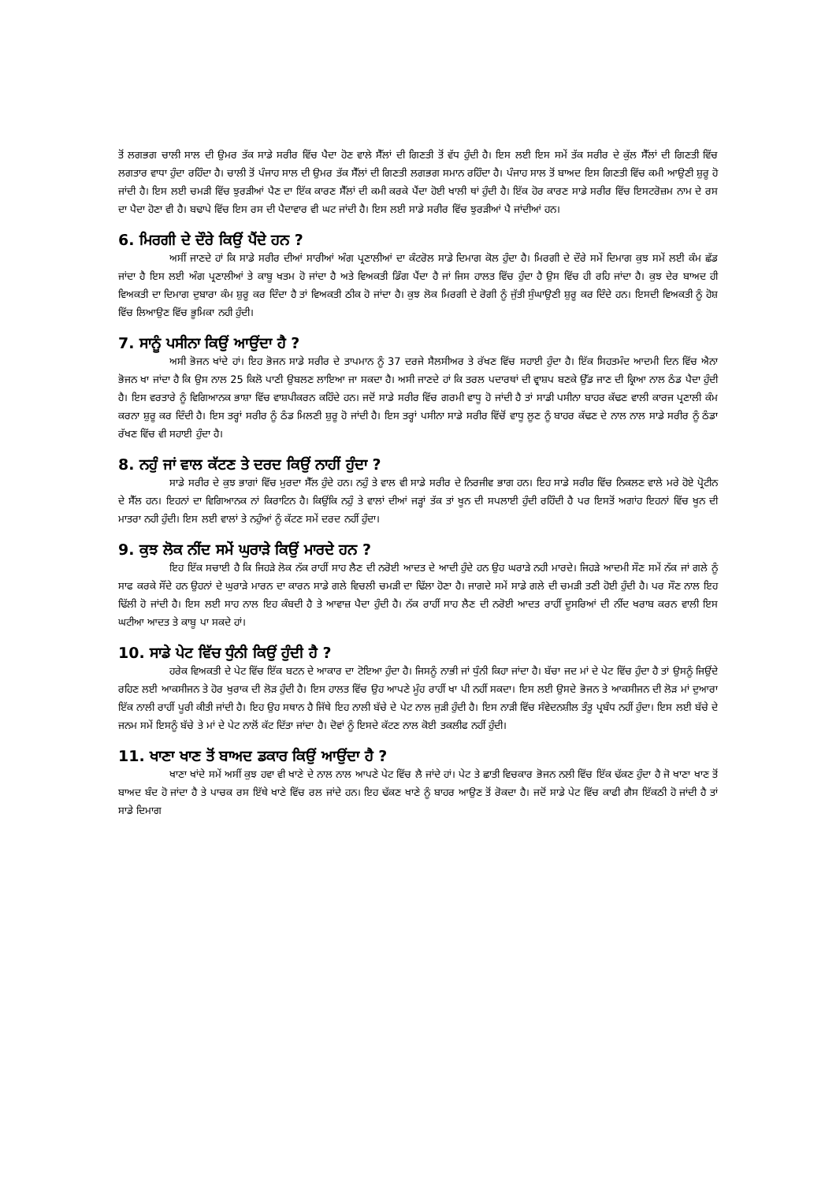ਤੋਂ ਲਗਭਗ ਚਾਲੀ ਸਾਲ ਦੀ ਉਮਰ ਤੱਕ ਸਾਡੇ ਸਰੀਰ ਵਿੱਚ ਪੈਦਾ ਹੋਣ ਵਾਲੇ ਸੈੱਲਾਂ ਦੀ ਗਿਣਤੀ ਤੋਂ ਵੱਧ ਹੁੰਦੀ ਹੈ। ਇਸ ਲਈ ਇਸ ਸਮੇਂ ਤੱਕ ਸਰੀਰ ਦੇ ਕੁੱਲ ਸੈੱਲਾਂ ਦੀ ਗਿਣਤੀ ਵਿੱਚ ਲਗਤਾਰ ਵਾਧਾ ਹੁੰਦਾ ਰਹਿੰਦਾ ਹੈ। ਚਾਲੀ ਤੋਂ ਪੰਜਾਹ ਸਾਲ ਦੀ ਉਮਰ ਤੱਕ ਸੈੱਲਾਂ ਦੀ ਗਿਣਤੀ ਲਗਭਗ ਸਮਾਨ ਰਹਿੰਦਾ ਹੈ। ਪੰਜਾਹ ਸਾਲ ਤੋਂ ਬਾਅਦ ਇਸ ਗਿਣਤੀ ਵਿੱਚ ਕਮੀ ਆਉਣੀ ਸ਼ੁਰੂ ਹੋ ਜਾਂਦੀ ਹੈ। ਇਸ ਲਈ ਚਮੜੀ ਵਿੱਚ ਝੁਰੜੀਆਂ ਪੈਣ ਦਾ ਇੱਕ ਕਾਰਣ ਸੈੱਲਾਂ ਦੀ ਕਮੀ ਕਰਕੇ ਪੈਂਦਾ ਹੋਈ ਖਾਲੀ ਥਾਂ ਹੁੰਦੀ ਹੈ। ਇੱਕ ਹੋਰ ਕਾਰਣ ਸਾਡੇ ਸਰੀਰ ਵਿੱਚ ਇਸਟਰੋਜ਼ਮ ਨਾਮ ਦੇ ਰਸ ਦਾ ਪੈਦਾ ਹੋਣਾ ਵੀ ਹੈ। ਬਢਾਪੇ ਵਿੱਚ ਇਸ ਰਸ ਦੀ ਪੈਦਾਵਾਰ ਵੀ ਘਟ ਜਾਂਦੀ ਹੈ। ਇਸ ਲਈ ਸਾਡੇ ਸਰੀਰ ਵਿੱਚ ਝੁਰੜੀਆਂ ਪੈ ਜਾਂਦੀਆਂ ਹਨ।
6. ਮਿਰਗੀ ਦੇ ਦੌਰੇ ਕਿਉਂ ਪੈਂਦੇ ਹਨ ?
ਅਸੀਂ ਜਾਣਦੇ ਹਾਂ ਕਿ ਸਾਡੇ ਸਰੀਰ ਦੀਆਂ ਸਾਰੀਆਂ ਅੰਗ ਪ੍ਰਣਾਲੀਆਂ ਦਾ ਕੰਟਰੋਲ ਸਾਡੇ ਦਿਮਾਗ ਕੋਲ ਹੁੰਦਾ ਹੈ। ਮਿਰਗੀ ਦੇ ਦੌਰੇ ਸਮੇਂ ਦਿਮਾਗ ਕੁਝ ਸਮੇਂ ਲਈ ਕੰਮ ਛੱਡ ਜਾਂਦਾ ਹੈ ਇਸ ਲਈ ਅੰਗ ਪ੍ਰਣਾਲੀਆਂ ਤੇ ਕਾਬੂ ਖਤਮ ਹੋ ਜਾਂਦਾ ਹੈ ਅਤੇ ਵਿਅਕਤੀ ਡਿੰਗ ਪੈਂਦਾ ਹੈ ਜਾਂ ਜਿਸ ਹਾਲਤ ਵਿੱਚ ਹੁੰਦਾ ਹੈ ਉਸ ਵਿੱਚ ਹੀ ਰਹਿ ਜਾਂਦਾ ਹੈ। ਕੁਝ ਦੇਰ ਬਾਅਦ ਹੀ ਵਿਅਕਤੀ ਦਾ ਦਿਮਾਗ ਦੁਬਾਰਾ ਕੰਮ ਸ਼ੁਰੂ ਕਰ ਦਿੰਦਾ ਹੈ ਤਾਂ ਵਿਅਕਤੀ ਠੀਕ ਹੋ ਜਾਂਦਾ ਹੈ। ਕੁਝ ਲੋਕ ਮਿਰਗੀ ਦੇ ਰੋਗੀ ਨੂੰ ਜੁੱਤੀ ਸੁੰਘਾਉਣੀ ਸ਼ੁਰੂ ਕਰ ਦਿੰਦੇ ਹਨ। ਇਸਦੀ ਵਿਅਕਤੀ ਨੂੰ ਹੋਸ਼ ਵਿੱਚ ਲਿਆਉਣ ਵਿੱਚ ਭੂਮਿਕਾ ਨਹੀ ਹੁੰਦੀ।
7. ਸਾਨੂੰ ਪਸੀਨਾ ਕਿਉਂ ਆਉਂਦਾ ਹੈ ?
ਅਸੀ ਭੋਜਨ ਖਾਂਦੇ ਹਾਂ। ਇਹ ਭੋਜਨ ਸਾਡੇ ਸਰੀਰ ਦੇ ਤਾਪਮਾਨ ਨੂੰ 37 ਦਰਜੇ ਸੈਲਸੀਅਰ ਤੇ ਰੱਖਣ ਵਿੱਚ ਸਹਾਈ ਹੁੰਦਾ ਹੈ। ਇੱਕ ਸਿਹਤਮੰਦ ਆਦਮੀ ਦਿਨ ਵਿੱਚ ਐਨਾ ਭੋਜਨ ਖਾ ਜਾਂਦਾ ਹੈ ਕਿ ਉਸ ਨਾਲ 25 ਕਿਲੋ ਪਾਣੀ ਉਬਲਣ ਲਾਇਆ ਜਾ ਸਕਦਾ ਹੈ। ਅਸੀ ਜਾਣਦੇ ਹਾਂ ਕਿ ਤਰਲ ਪਦਾਰਥਾਂ ਦੀ ਵ੍ਰਾਸ਼ਪ ਬਣਕੇ ਉੱਡ ਜਾਣ ਦੀ ਕ੍ਰਿਆ ਨਾਲ ਠੰਡ ਪੈਦਾ ਹੁੰਦੀ ਹੈ। ਇਸ ਵਰਤਾਰੇ ਨੂੰ ਵਿਗਿਆਨਕ ਭਾਸ਼ਾ ਵਿੱਚ ਵਾਸ਼ਪੀਕਰਨ ਕਹਿੰਦੇ ਹਨ। ਜਦੋਂ ਸਾਡੇ ਸਰੀਰ ਵਿੱਚ ਗਰਮੀ ਵਾਧੂ ਹੋ ਜਾਂਦੀ ਹੈ ਤਾਂ ਸਾਡੀ ਪਸੀਨਾ ਬਾਹਰ ਕੱਢਣ ਵਾਲੀ ਕਾਰਜ ਪ੍ਰਣਾਲੀ ਕੰਮ ਕਰਨਾ ਸ਼ੁਰੂ ਕਰ ਦਿੰਦੀ ਹੈ। ਇਸ ਤਰ੍ਹਾਂ ਸਰੀਰ ਨੂੰ ਠੰਡ ਮਿਲਣੀ ਸ਼ੁਰੂ ਹੋ ਜਾਂਦੀ ਹੈ। ਇਸ ਤਰ੍ਹਾਂ ਪਸੀਨਾ ਸਾਡੇ ਸਰੀਰ ਵਿੱਚੋਂ ਵਾਧੂ ਲੂਣ ਨੂੰ ਬਾਹਰ ਕੱਢਣ ਦੇ ਨਾਲ ਨਾਲ ਸਾਡੇ ਸਰੀਰ ਨੂੰ ਠੰਡਾ ਰੱਖਣ ਵਿੱਚ ਵੀ ਸਹਾਈ ਹੁੰਦਾ ਹੈ।
8. ਨਹੁੰ ਜਾਂ ਵਾਲ ਕੱਟਣ ਤੇ ਦਰਦ ਕਿਉਂ ਨਾਹੀਂ ਹੁੰਦਾ ?
ਸਾਡੇ ਸਰੀਰ ਦੇ ਕੁਝ ਭਾਗਾਂ ਵਿੱਚ ਮੁਰਦਾ ਸੈੱਲ ਹੁੰਦੇ ਹਨ। ਨਹੁੰ ਤੇ ਵਾਲ ਵੀ ਸਾਡੇ ਸਰੀਰ ਦੇ ਨਿਰਜੀਵ ਭਾਗ ਹਨ। ਇਹ ਸਾਡੇ ਸਰੀਰ ਵਿੱਚ ਨਿਕਲਣ ਵਾਲੇ ਮਰੇ ਹੋਏ ਪ੍ਰੋਟੀਨ ਦੇ ਸੈੱਲ ਹਨ। ਇਹਨਾਂ ਦਾ ਵਿਗਿਆਨਕ ਨਾਂ ਕਿਰਾਟਿਨ ਹੈ। ਕਿਉਂਕਿ ਨਹੁੰ ਤੇ ਵਾਲਾਂ ਦੀਆਂ ਜੜ੍ਹਾਂ ਤੱਕ ਤਾਂ ਖੂਨ ਦੀ ਸਪਲਾਈ ਹੁੰਦੀ ਰਹਿੰਦੀ ਹੈ ਪਰ ਇਸਤੋਂ ਅਗਾਂਹ ਇਹਨਾਂ ਵਿੱਚ ਖੂਨ ਦੀ ਮਾਤਰਾ ਨਹੀ ਹੁੰਦੀ। ਇਸ ਲਈ ਵਾਲਾਂ ਤੇ ਨਹੁੰਆਂ ਨੂੰ ਕੱਟਣ ਸਮੇਂ ਦਰਦ ਨਹੀਂ ਹੁੰਦਾ।
9. ਕੁਝ ਲੋਕ ਨੀਂਦ ਸਮੇਂ ਘੁਰਾੜੇ ਕਿਉਂ ਮਾਰਦੇ ਹਨ ?
ਇਹ ਇੱਕ ਸਚਾਈ ਹੈ ਕਿ ਜਿਹੜੇ ਲੋਕ ਨੱਕ ਰਾਹੀਂ ਸਾਹ ਲੈਣ ਦੀ ਨਰੋਈ ਆਦਤ ਦੇ ਆਦੀ ਹੁੰਦੇ ਹਨ ਉਹ ਘਰਾੜੇ ਨਹੀ ਮਾਰਦੇ। ਜਿਹੜੇ ਆਦਮੀ ਸੌਣ ਸਮੇਂ ਨੱਕ ਜਾਂ ਗਲੇ ਨੂੰ ਸਾਫ ਕਰਕੇ ਸੌਂਦੇ ਹਨ ਉਹਨਾਂ ਦੇ ਘੁਰਾੜੇ ਮਾਰਨ ਦਾ ਕਾਰਨ ਸਾਡੇ ਗਲੇ ਵਿਚਲੀ ਚਮੜੀ ਦਾ ਢਿੱਲਾ ਹੋਣਾ ਹੈ। ਜਾਗਦੇ ਸਮੇਂ ਸਾਡੇ ਗਲੇ ਦੀ ਚਮੜੀ ਤਣੀ ਹੋਈ ਹੁੰਦੀ ਹੈ। ਪਰ ਸੌਣ ਨਾਲ ਇਹ ਢਿੱਲੀ ਹੋ ਜਾਂਦੀ ਹੈ। ਇਸ ਲਈ ਸਾਹ ਨਾਲ ਇਹ ਕੰਬਦੀ ਹੈ ਤੇ ਆਵਾਜ਼ ਪੈਦਾ ਹੁੰਦੀ ਹੈ। ਨੱਕ ਰਾਹੀਂ ਸਾਹ ਲੈਣ ਦੀ ਨਰੋਈ ਆਦਤ ਰਾਹੀਂ ਦੂਸਰਿਆਂ ਦੀ ਨੀਂਦ ਖਰਾਬ ਕਰਨ ਵਾਲੀ ਇਸ ਘਟੀਆ ਆਦਤ ਤੇ ਕਾਬੂ ਪਾ ਸਕਦੇ ਹਾਂ।
10. ਸਾਡੇ ਪੇਟ ਵਿੱਚ ਧੁੰਨੀ ਕਿਉਂ ਹੁੰਦੀ ਹੈ ?
ਹਰੇਕ ਵਿਅਕਤੀ ਦੇ ਪੇਟ ਵਿੱਚ ਇੱਕ ਬਟਨ ਦੇ ਆਕਾਰ ਦਾ ਟੋਇਆ ਹੁੰਦਾ ਹੈ। ਜਿਸਨੂੰ ਨਾਭੀ ਜਾਂ ਧੁੰਨੀ ਕਿਹਾ ਜਾਂਦਾ ਹੈ। ਬੱਚਾ ਜਦ ਮਾਂ ਦੇ ਪੇਟ ਵਿੱਚ ਹੁੰਦਾ ਹੈ ਤਾਂ ਉਸਨੂੰ ਜਿਉਂਦੇ ਰਹਿਣ ਲਈ ਆਕਸੀਜਨ ਤੇ ਹੋਰ ਖੁਰਾਕ ਦੀ ਲੋੜ ਹੁੰਦੀ ਹੈ। ਇਸ ਹਾਲਤ ਵਿੱਚ ਉਹ ਆਪਣੇ ਮੂੰਹ ਰਾਹੀਂ ਖਾ ਪੀ ਨਹੀਂ ਸਕਦਾ। ਇਸ ਲਈ ਉਸਦੇ ਭੋਜਨ ਤੇ ਆਕਸੀਜਨ ਦੀ ਲੋੜ ਮਾਂ ਦੁਆਰਾ ਇੱਕ ਨਾਲੀ ਰਾਹੀਂ ਪੂਰੀ ਕੀਤੀ ਜਾਂਦੀ ਹੈ। ਇਹ ਉਹ ਸਥਾਨ ਹੈ ਜਿੱਥੇ ਇਹ ਨਾਲੀ ਬੱਚੇ ਦੇ ਪੇਟ ਨਾਲ ਜੁੜੀ ਹੁੰਦੀ ਹੈ। ਇਸ ਨਾੜੀ ਵਿੱਚ ਸੰਵੇਦਨਸ਼ੀਲ ਤੰਤੂ ਪ੍ਰਬੰਧ ਨਹੀਂ ਹੁੰਦਾ। ਇਸ ਲਈ ਬੱਚੇ ਦੇ ਜਨਮ ਸਮੇਂ ਇਸਨੂੰ ਬੱਚੇ ਤੇ ਮਾਂ ਦੇ ਪੇਟ ਨਾਲੋਂ ਕੱਟ ਦਿੱਤਾ ਜਾਂਦਾ ਹੈ। ਦੋਵਾਂ ਨੂੰ ਇਸਦੇ ਕੱਟਣ ਨਾਲ ਕੋਈ ਤਕਲੀਫ ਨਹੀਂ ਹੁੰਦੀ।
11. ਖਾਣਾ ਖਾਣ ਤੋਂ ਬਾਅਦ ਡਕਾਰ ਕਿਉਂ ਆਉਂਦਾ ਹੈ ?
ਖਾਣਾ ਖਾਂਦੇ ਸਮੇਂ ਅਸੀਂ ਕੁਝ ਹਵਾ ਵੀ ਖਾਣੇ ਦੇ ਨਾਲ ਨਾਲ ਆਪਣੇ ਪੇਟ ਵਿੱਚ ਲੈ ਜਾਂਦੇ ਹਾਂ। ਪੇਟ ਤੇ ਛਾਤੀ ਵਿਚਕਾਰ ਭੋਜਨ ਨਲੀ ਵਿੱਚ ਇੱਕ ਢੱਕਣ ਹੁੰਦਾ ਹੈ ਜੋ ਖਾਣਾ ਖਾਣ ਤੋਂ ਬਾਅਦ ਬੰਦ ਹੋ ਜਾਂਦਾ ਹੈ ਤੇ ਪਾਚਕ ਰਸ ਇੱਥੇ ਖਾਣੇ ਵਿੱਚ ਰਲ ਜਾਂਦੇ ਹਨ। ਇਹ ਢੱਕਣ ਖਾਣੇ ਨੂੰ ਬਾਹਰ ਆਉਣ ਤੋਂ ਰੋਕਦਾ ਹੈ। ਜਦੋਂ ਸਾਡੇ ਪੇਟ ਵਿੱਚ ਕਾਫੀ ਗੈਸ ਇੱਕਠੀ ਹੋ ਜਾਂਦੀ ਹੈ ਤਾਂ ਸਾਡੇ ਦਿਮਾਗ